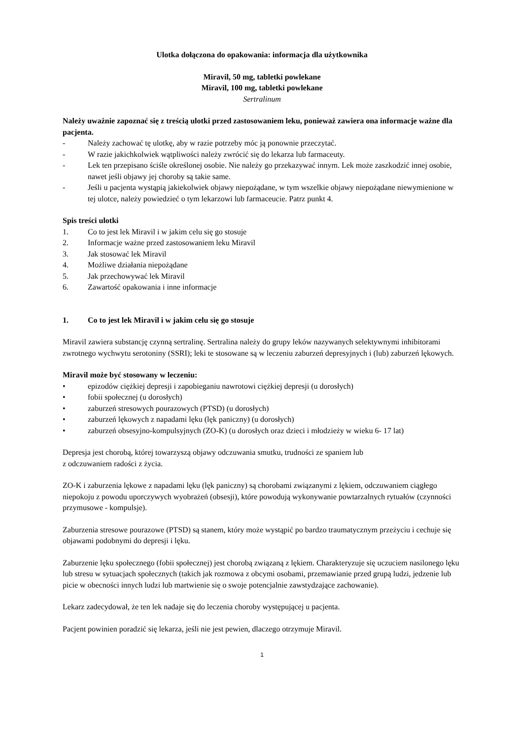Ulotka dołączona do opakowania: informacja dla użytkownika
Miravil, 50 mg, tabletki powlekane
Miravil, 100 mg, tabletki powlekane
Sertralinum
Należy uważnie zapoznać się z treścią ulotki przed zastosowaniem leku, ponieważ zawiera ona informacje ważne dla pacjenta.
- Należy zachować tę ulotkę, aby w razie potrzeby móc ją ponownie przeczytać.
- W razie jakichkolwiek wątpliwości należy zwrócić się do lekarza lub farmaceuty.
- Lek ten przepisano ściśle określonej osobie. Nie należy go przekazywać innym. Lek może zaszkodzić innej osobie, nawet jeśli objawy jej choroby są takie same.
- Jeśli u pacjenta wystąpią jakiekolwiek objawy niepożądane, w tym wszelkie objawy niepożądane niewymienione w tej ulotce, należy powiedzieć o tym lekarzowi lub farmaceucie. Patrz punkt 4.
Spis treści ulotki
1. Co to jest lek Miravil i w jakim celu się go stosuje
2. Informacje ważne przed zastosowaniem leku Miravil
3. Jak stosować lek Miravil
4. Możliwe działania niepożądane
5. Jak przechowywać lek Miravil
6. Zawartość opakowania i inne informacje
1. Co to jest lek Miravil i w jakim celu się go stosuje
Miravil zawiera substancję czynną sertralinę. Sertralina należy do grupy leków nazywanych selektywnymi inhibitorami zwrotnego wychwytu serotoniny (SSRI); leki te stosowane są w leczeniu zaburzeń depresyjnych i (lub) zaburzeń lękowych.
Miravil może być stosowany w leczeniu:
• epizodów ciężkiej depresji i zapobieganiu nawrotowi ciężkiej depresji (u dorosłych)
• fobii społecznej (u dorosłych)
• zaburzeń stresowych pourazowych (PTSD) (u dorosłych)
• zaburzeń lękowych z napadami lęku (lęk paniczny) (u dorosłych)
• zaburzeń obsesyjno-kompulsyjnych (ZO-K) (u dorosłych oraz dzieci i młodzieży w wieku 6- 17 lat)
Depresja jest chorobą, której towarzyszą objawy odczuwania smutku, trudności ze spaniem lub
z odczuwaniem radości z życia.
ZO-K i zaburzenia lękowe z napadami lęku (lęk paniczny) są chorobami związanymi z lękiem, odczuwaniem ciągłego niepokoju z powodu uporczywych wyobrażeń (obsesji), które powodują wykonywanie powtarzalnych rytuałów (czynności przymusowe - kompulsje).
Zaburzenia stresowe pourazowe (PTSD) są stanem, który może wystąpić po bardzo traumatycznym przeżyciu i cechuje się objawami podobnymi do depresji i lęku.
Zaburzenie lęku społecznego (fobii społecznej) jest chorobą związaną z lękiem. Charakteryzuje się uczuciem nasilonego lęku lub stresu w sytuacjach społecznych (takich jak rozmowa z obcymi osobami, przemawianie przed grupą ludzi, jedzenie lub picie w obecności innych ludzi lub martwienie się o swoje potencjalnie zawstydzające zachowanie).
Lekarz zadecydował, że ten lek nadaje się do leczenia choroby występującej u pacjenta.
Pacjent powinien poradzić się lekarza, jeśli nie jest pewien, dlaczego otrzymuje Miravil.
1